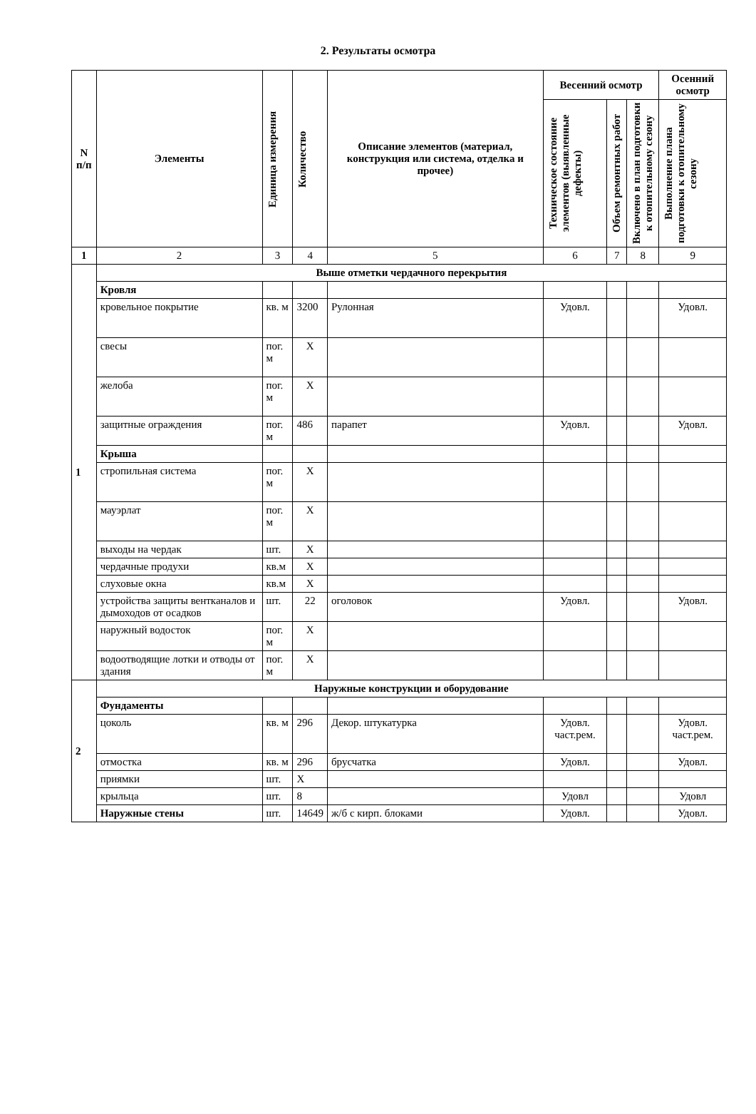2. Результаты осмотра
| N п/п | Элементы | Единица измерения | Количество | Описание элементов (материал, конструкция или система, отделка и прочее) | Весенний осмотр | | | Осенний осмотр |
| --- | --- | --- | --- | --- | --- | --- | --- | --- |
| | | | | | Техническое состояние элементов (выявленные дефекты) | Объем ремонтных работ | Включено в план подготовки к отопительному сезону | Выполнение плана подготовки к отопительному сезону |
| 1 | 2 | 3 | 4 | 5 | 6 | 7 | 8 | 9 |
| 1 | Выше отметки чердачного перекрытия | | | | | | | |
| | Кровля | | | | | | | |
| | кровельное покрытие | кв. м | 3200 | Рулонная | Удовл. | | | Удовл. |
| | свесы | пог. м | X | | | | | |
| | желоба | пог. м | X | | | | | |
| | защитные ограждения | пог. м | 486 | парапет | Удовл. | | | Удовл. |
| | Крыша | | | | | | | |
| | стропильная система | пог. м | X | | | | | |
| | мауэрлат | пог. м | X | | | | | |
| | выходы на чердак | шт. | X | | | | | |
| | чердачные продухи | кв.м | X | | | | | |
| | слуховые окна | кв.м | X | | | | | |
| | устройства защиты вентканалов и дымоходов от осадков | шт. | 22 | оголовок | Удовл. | | | Удовл. |
| | наружный водосток | пог. м | X | | | | | |
| | водоотводящие лотки и отводы от здания | пог. м | X | | | | | |
| 2 | Наружные конструкции и оборудование | | | | | | | |
| | Фундаменты | | | | | | | |
| | цоколь | кв. м | 296 | Декор. штукатурка | Удовл. част.рем. | | | Удовл. част.рем. |
| | отмостка | кв. м | 296 | брусчатка | Удовл. | | | Удовл. |
| | приямки | шт. | X | | | | | |
| | крыльца | шт. | 8 | | Удовл | | | Удовл |
| | Наружные стены | шт. | 14649 | ж/б с кирп. блоками | Удовл. | | | Удовл. |